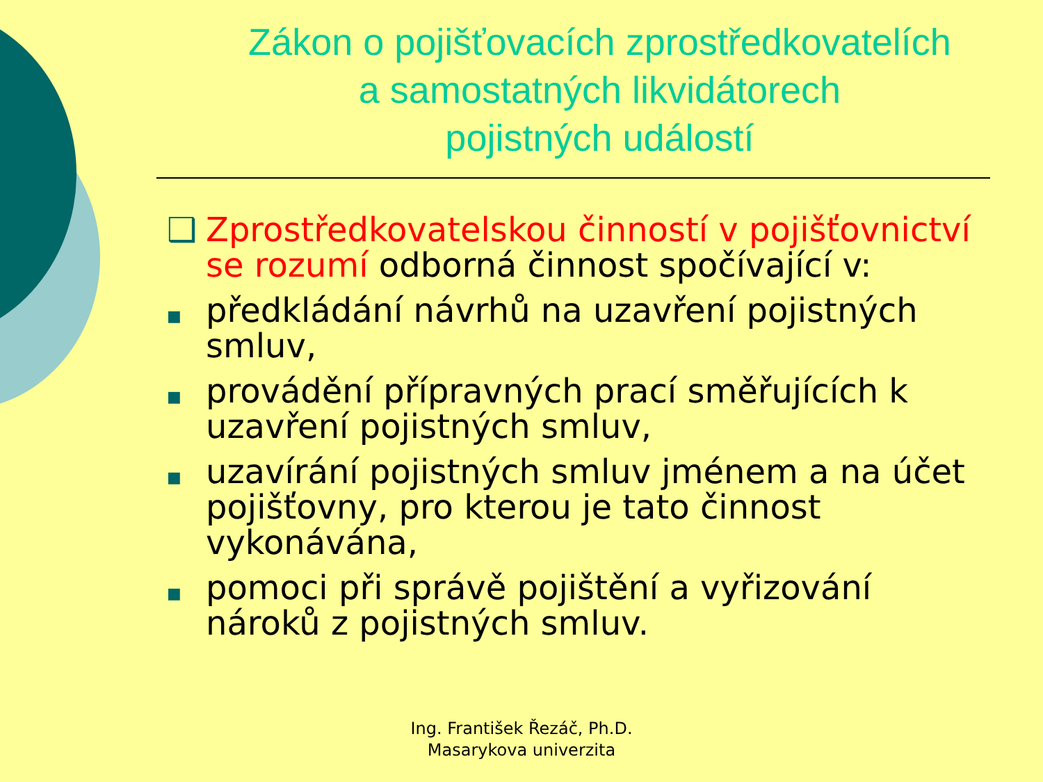Zákon o pojišťovacích zprostředkovatelích
a samostatných likvidátorech
pojistných událostí
❑ Zprostředkovatelskou činností v pojišťovnictví se rozumí odborná činnost spočívající v:
■ předkládání návrhů na uzavření pojistných smluv,
■ provádění přípravných prací směřujících k uzavření pojistných smluv,
■ uzavírání pojistných smluv jménem a na účet pojišťovny, pro kterou je tato činnost vykonávána,
■ pomoci při správě pojištění a vyřizování nároků z pojistných smluv.
Ing. František Řezáč, Ph.D.
Masarykova univerzita